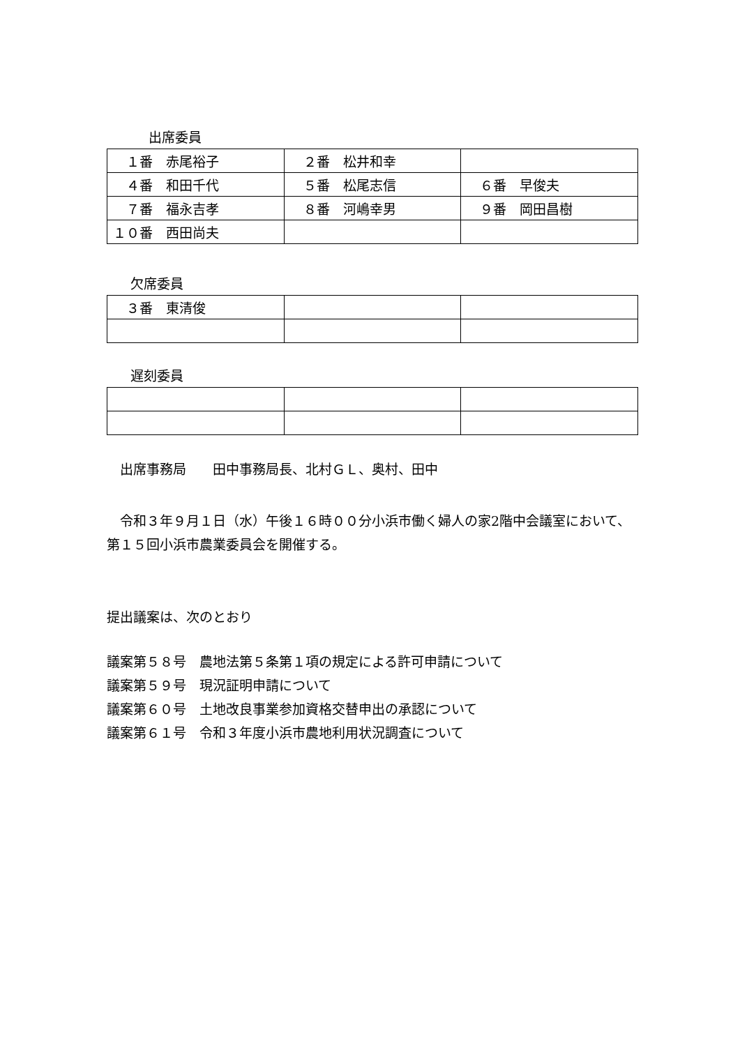出席委員
| １番 赤尾裕子 | ２番 松井和幸 | |
| ４番 和田千代 | ５番 松尾志信 | ６番 早俊夫 |
| ７番 福永吉孝 | ８番 河嶋幸男 | ９番 岡田昌樹 |
| １０番 西田尚夫 | | |
欠席委員
| ３番 東清俊 | | |
遅刻委員
　出席事務局　　田中事務局長、北村ＧＬ、奥村、田中
　令和３年９月１日（水）午後１６時００分小浜市働く婦人の家2階中会議室において、第１５回小浜市農業委員会を開催する。
提出議案は、次のとおり
議案第５８号　農地法第５条第１項の規定による許可申請について
議案第５９号　現況証明申請について
議案第６０号　土地改良事業参加資格交替申出の承認について
議案第６１号　令和３年度小浜市農地利用状況調査について